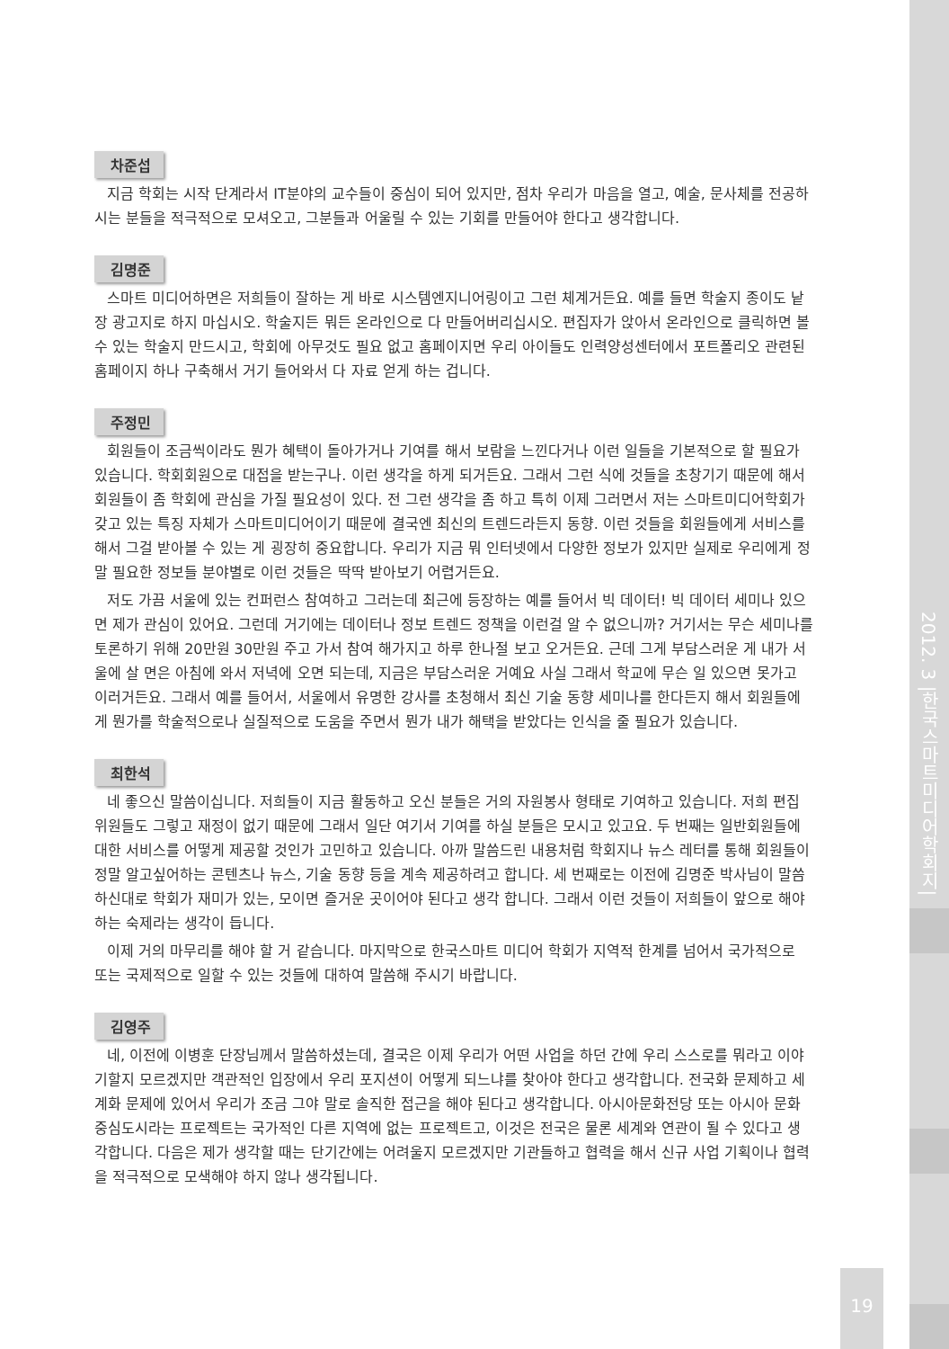2012. 3 |한국스마트미디어학회지|
차준섭
지금 학회는 시작 단계라서 IT분야의 교수들이 중심이 되어 있지만, 점차 우리가 마음을 열고, 예술, 문사체를 전공하시는 분들을 적극적으로 모셔오고, 그분들과 어울릴 수 있는 기회를 만들어야 한다고 생각합니다.
김명준
스마트 미디어하면은 저희들이 잘하는 게 바로 시스템엔지니어링이고 그런 체계거든요. 예를 들면 학술지 종이도 낱장 광고지로 하지 마십시오. 학술지든 뭐든 온라인으로 다 만들어버리십시오. 편집자가 앉아서 온라인으로 클릭하면 볼 수 있는 학술지 만드시고, 학회에 아무것도 필요 없고 홈페이지면 우리 아이들도 인력양성센터에서 포트폴리오 관련된 홈페이지 하나 구축해서 거기 들어와서 다 자료 얻게 하는 겁니다.
주정민
회원들이 조금씩이라도 뭔가 혜택이 돌아가거나 기여를 해서 보람을 느낀다거나 이런 일들을 기본적으로 할 필요가 있습니다. 학회회원으로 대접을 받는구나. 이런 생각을 하게 되거든요. 그래서 그런 식에 것들을 초창기기 때문에 해서 회원들이 좀 학회에 관심을 가질 필요성이 있다. 전 그런 생각을 좀 하고 특히 이제 그러면서 저는 스마트미디어학회가 갖고 있는 특징 자체가 스마트미디어이기 때문에 결국엔 최신의 트렌드라든지 동향. 이런 것들을 회원들에게 서비스를 해서 그걸 받아볼 수 있는 게 굉장히 중요합니다. 우리가 지금 뭐 인터넷에서 다양한 정보가 있지만 실제로 우리에게 정말 필요한 정보들 분야별로 이런 것들은 딱딱 받아보기 어렵거든요.
저도 가끔 서울에 있는 컨퍼런스 참여하고 그러는데 최근에 등장하는 예를 들어서 빅 데이터! 빅 데이터 세미나 있으면 제가 관심이 있어요. 그런데 거기에는 데이터나 정보 트렌드 정책을 이런걸 알 수 없으니까? 거기서는 무슨 세미나를 토론하기 위해 20만원 30만원 주고 가서 참여 해가지고 하루 한나절 보고 오거든요. 근데 그게 부담스러운 게 내가 서울에 살 면은 아침에 와서 저녁에 오면 되는데, 지금은 부담스러운 거예요 사실 그래서 학교에 무슨 일 있으면 못가고 이러거든요. 그래서 예를 들어서, 서울에서 유명한 강사를 초청해서 최신 기술 동향 세미나를 한다든지 해서 회원들에게 뭔가를 학술적으로나 실질적으로 도움을 주면서 뭔가 내가 해택을 받았다는 인식을 줄 필요가 있습니다.
최한석
네 좋으신 말씀이십니다. 저희들이 지금 활동하고 오신 분들은 거의 자원봉사 형태로 기여하고 있습니다. 저희 편집위원들도 그렇고 재정이 없기 때문에 그래서 일단 여기서 기여를 하실 분들은 모시고 있고요. 두 번째는 일반회원들에 대한 서비스를 어떻게 제공할 것인가 고민하고 있습니다. 아까 말씀드린 내용처럼 학회지나 뉴스 레터를 통해 회원들이 정말 알고싶어하는 콘텐츠나 뉴스, 기술 동향 등을 계속 제공하려고 합니다. 세 번째로는 이전에 김명준 박사님이 말씀하신대로 학회가 재미가 있는, 모이면 즐거운 곳이어야 된다고 생각 합니다. 그래서 이런 것들이 저희들이 앞으로 해야 하는 숙제라는 생각이 듭니다.
이제 거의 마무리를 해야 할 거 같습니다. 마지막으로 한국스마트 미디어 학회가 지역적 한계를 넘어서 국가적으로 또는 국제적으로 일할 수 있는 것들에 대하여 말씀해 주시기 바랍니다.
김영주
네, 이전에 이병훈 단장님께서 말씀하셨는데, 결국은 이제 우리가 어떤 사업을 하던 간에 우리 스스로를 뭐라고 이야기할지 모르겠지만 객관적인 입장에서 우리 포지션이 어떻게 되느냐를 찾아야 한다고 생각합니다. 전국화 문제하고 세계화 문제에 있어서 우리가 조금 그야 말로 솔직한 접근을 해야 된다고 생각합니다. 아시아문화전당 또는 아시아 문화중심도시라는 프로젝트는 국가적인 다른 지역에 없는 프로젝트고, 이것은 전국은 물론 세계와 연관이 될 수 있다고 생각합니다. 다음은 제가 생각할 때는 단기간에는 어려울지 모르겠지만 기관들하고 협력을 해서 신규 사업 기획이나 협력을 적극적으로 모색해야 하지 않나 생각됩니다.
19